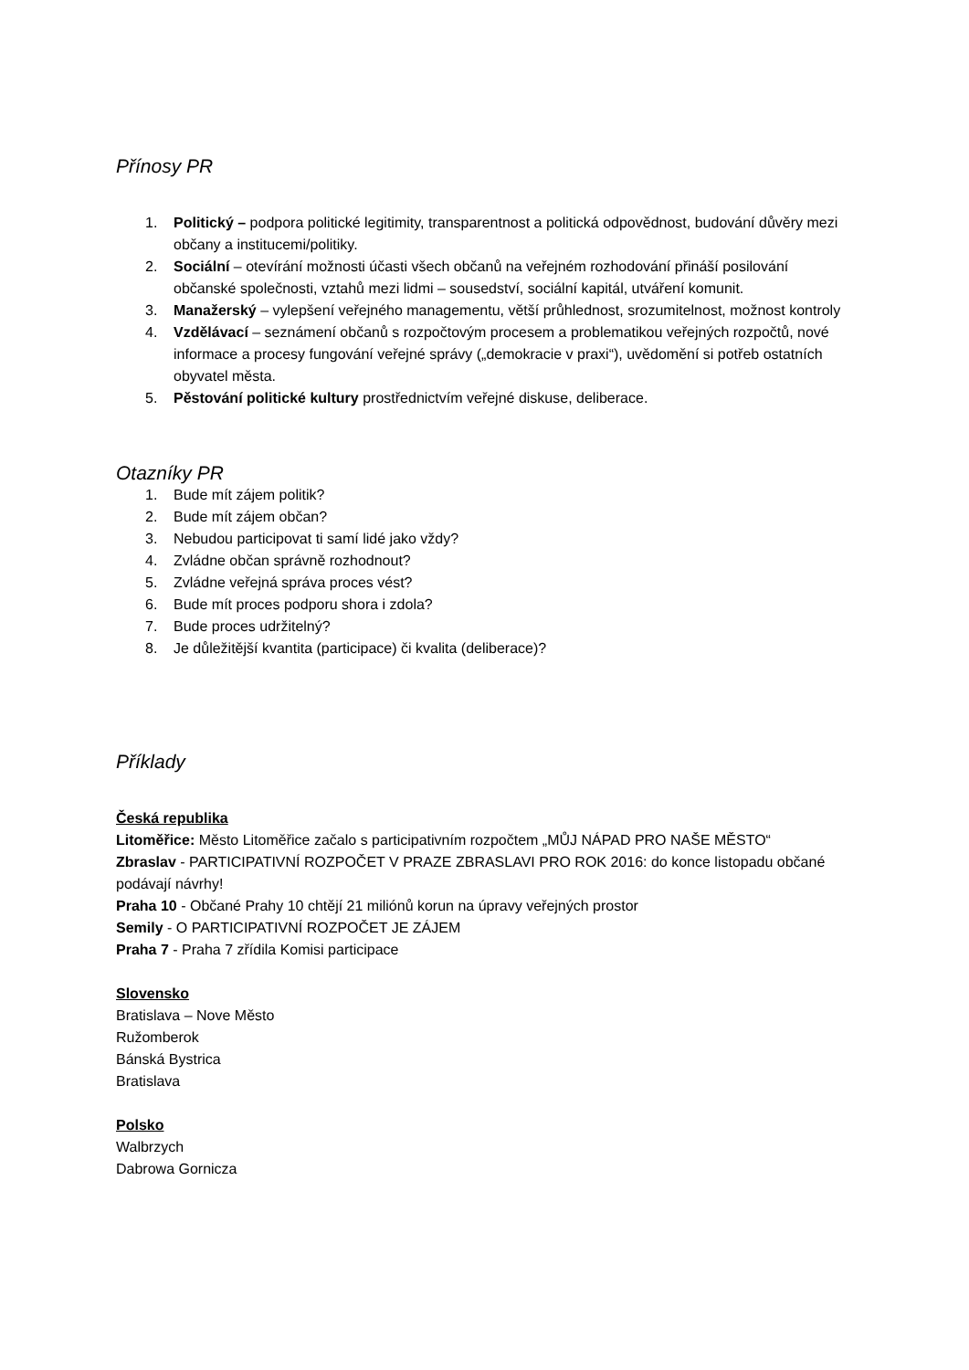Přínosy PR
1. Politický – podpora politické legitimity, transparentnost a politická odpovědnost, budování důvěry mezi občany a institucemi/politiky.
2. Sociální – otevírání možnosti účasti všech občanů na veřejném rozhodování přináší posilování občanské společnosti, vztahů mezi lidmi – sousedství, sociální kapitál, utváření komunit.
3. Manažerský – vylepšení veřejného managementu, větší průhlednost, srozumitelnost, možnost kontroly
4. Vzdělávací – seznámení občanů s rozpočtovým procesem a problematikou veřejných rozpočtů, nové informace a procesy fungování veřejné správy („demokracie v praxi“), uvědomění si potřeb ostatních obyvatel města.
5. Pěstování politické kultury prostřednictvím veřejné diskuse, deliberace.
Otazníky PR
1. Bude mít zájem politik?
2. Bude mít zájem občan?
3. Nebudou participovat ti samí lidé jako vždy?
4. Zvládne občan správně rozhodnout?
5. Zvládne veřejná správa proces vést?
6. Bude mít proces podporu shora i zdola?
7. Bude proces udržitelný?
8. Je důležitější kvantita (participace) či kvalita (deliberace)?
Příklady
Česká republika
Litoměřice: Město Litoměřice začalo s participativním rozpočtem „MŮJ NÁPAD PRO NAŠE MĚSTO“
Zbraslav - PARTICIPATIVNÍ ROZPOČET V PRAZE ZBRASLAVI PRO ROK 2016: do konce listopadu občané podávají návrhy!
Praha 10 - Občané Prahy 10 chtějí 21 miliónů korun na úpravy veřejných prostor
Semily - O PARTICIPATIVNÍ ROZPOČET JE ZÁJEM
Praha 7 - Praha 7 zřídila Komisi participace
Slovensko
Bratislava – Nove Město
Ružomberok
Bánská Bystrica
Bratislava
Polsko
Walbrzych
Dabrowa Gornicza